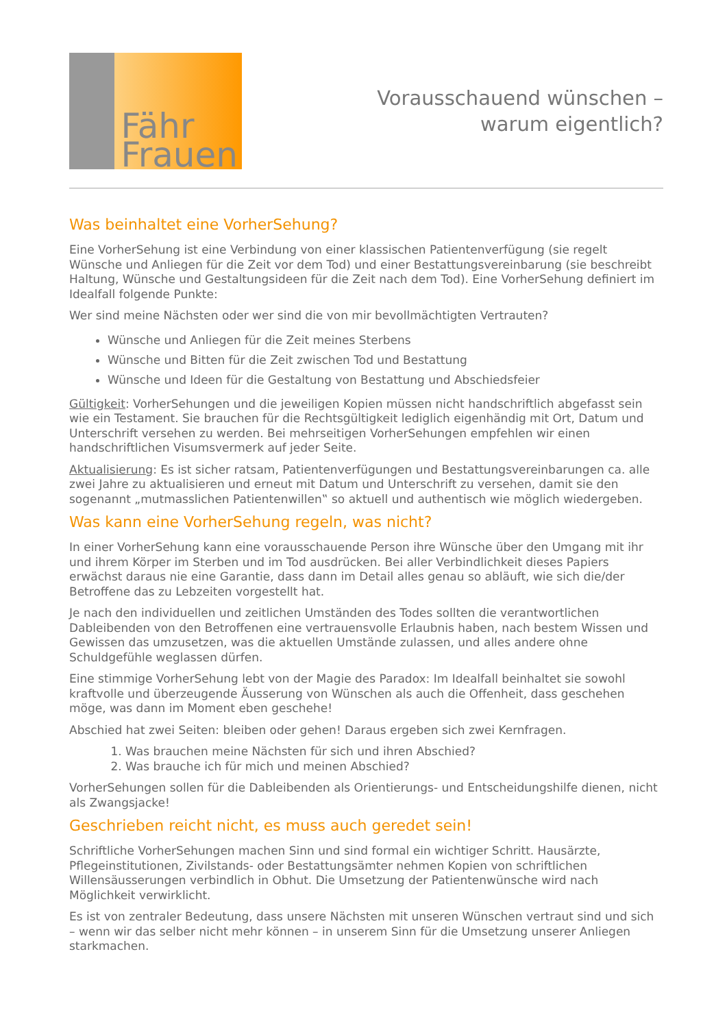Fähr
Frauen
Vorausschauend wünschen –
warum eigentlich?
Was beinhaltet eine VorherSehung?
Eine VorherSehung ist eine Verbindung von einer klassischen Patientenverfügung (sie regelt Wünsche und Anliegen für die Zeit vor dem Tod) und einer Bestattungsvereinbarung (sie beschreibt Haltung, Wünsche und Gestaltungsideen für die Zeit nach dem Tod). Eine VorherSehung definiert im Idealfall folgende Punkte:
Wer sind meine Nächsten oder wer sind die von mir bevollmächtigten Vertrauten?
Wünsche und Anliegen für die Zeit meines Sterbens
Wünsche und Bitten für die Zeit zwischen Tod und Bestattung
Wünsche und Ideen für die Gestaltung von Bestattung und Abschiedsfeier
Gültigkeit: VorherSehungen und die jeweiligen Kopien müssen nicht handschriftlich abgefasst sein wie ein Testament. Sie brauchen für die Rechtsgültigkeit lediglich eigenhändig mit Ort, Datum und Unterschrift versehen zu werden. Bei mehrseitigen VorherSehungen empfehlen wir einen handschriftlichen Visumsvermerk auf jeder Seite.
Aktualisierung: Es ist sicher ratsam, Patientenverfügungen und Bestattungsvereinbarungen ca. alle zwei Jahre zu aktualisieren und erneut mit Datum und Unterschrift zu versehen, damit sie den sogenannt „mutmasslichen Patientenwillen‟ so aktuell und authentisch wie möglich wiedergeben.
Was kann eine VorherSehung regeln, was nicht?
In einer VorherSehung kann eine vorausschauende Person ihre Wünsche über den Umgang mit ihr und ihrem Körper im Sterben und im Tod ausdrücken. Bei aller Verbindlichkeit dieses Papiers erwächst daraus nie eine Garantie, dass dann im Detail alles genau so abläuft, wie sich die/der Betroffene das zu Lebzeiten vorgestellt hat.
Je nach den individuellen und zeitlichen Umständen des Todes sollten die verantwortlichen Dableibenden von den Betroffenen eine vertrauensvolle Erlaubnis haben, nach bestem Wissen und Gewissen das umzusetzen, was die aktuellen Umstände zulassen, und alles andere ohne Schuldgefühle weglassen dürfen.
Eine stimmige VorherSehung lebt von der Magie des Paradox: Im Idealfall beinhaltet sie sowohl kraftvolle und überzeugende Äusserung von Wünschen als auch die Offenheit, dass geschehen möge, was dann im Moment eben geschehe!
Abschied hat zwei Seiten: bleiben oder gehen! Daraus ergeben sich zwei Kernfragen.
1. Was brauchen meine Nächsten für sich und ihren Abschied?
2. Was brauche ich für mich und meinen Abschied?
VorherSehungen sollen für die Dableibenden als Orientierungs- und Entscheidungshilfe dienen, nicht als Zwangsjacke!
Geschrieben reicht nicht, es muss auch geredet sein!
Schriftliche VorherSehungen machen Sinn und sind formal ein wichtiger Schritt. Hausärzte, Pflegeinstitutionen, Zivilstands- oder Bestattungsämter nehmen Kopien von schriftlichen Willensäusserungen verbindlich in Obhut. Die Umsetzung der Patientenwünsche wird nach Möglichkeit verwirklicht.
Es ist von zentraler Bedeutung, dass unsere Nächsten mit unseren Wünschen vertraut sind und sich – wenn wir das selber nicht mehr können – in unserem Sinn für die Umsetzung unserer Anliegen starkmachen.